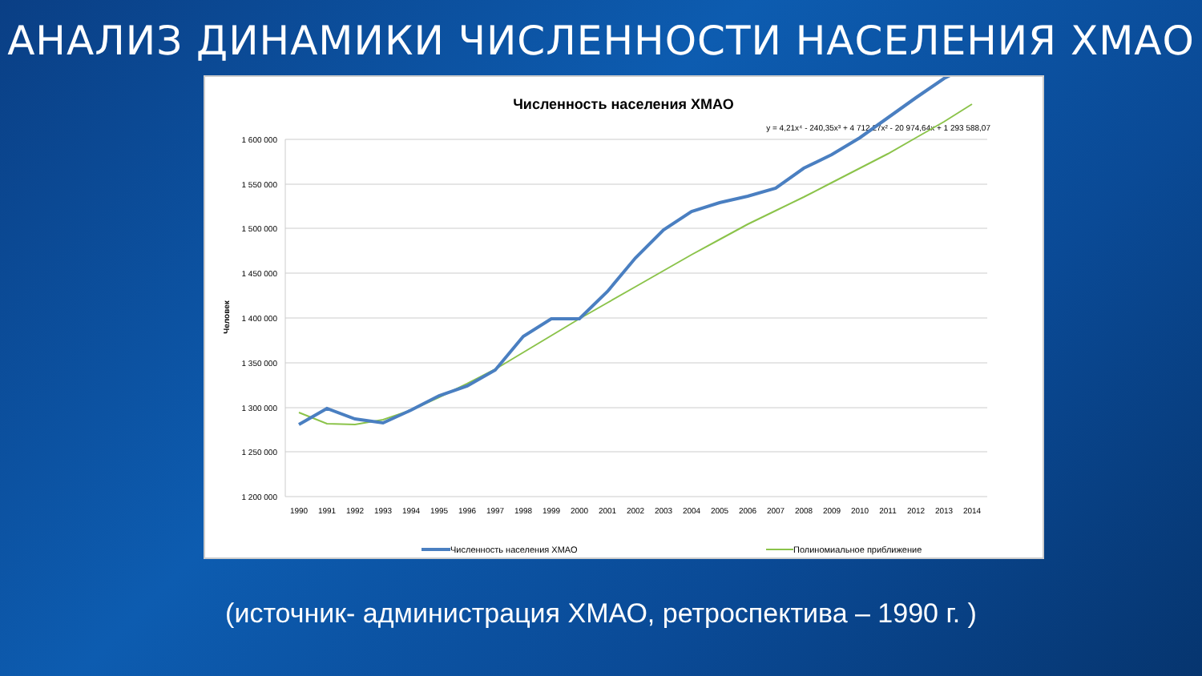АНАЛИЗ ДИНАМИКИ ЧИСЛЕННОСТИ НАСЕЛЕНИЯ ХМАО
Численность населения ХМАО
y = 4,21x⁴ - 240,35x³ + 4 712,27x² - 20 974,64x + 1 293 588,07
1 600 000
1 550 000
1 500 000
1 450 000
1 400 000
1 350 000
1 300 000
1 250 000
1 200 000
Человек
1990
1991
1992
1993
1994
1995
1996
1997
1998
1999
2000
2001
2002
2003
2004
2005
2006
2007
2008
2009
2010
2011
2012
2013
2014
Численность населения ХМАО
Полиномиальное приближение
(источник- администрация ХМАО, ретроспектива – 1990 г. )